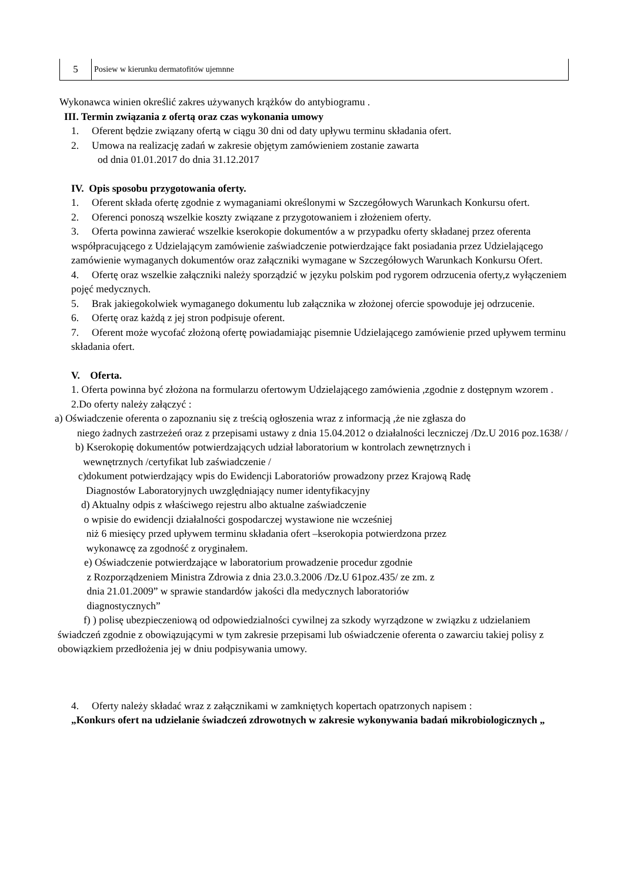| 5 | Posiew w kierunku dermatofitów ujemnne |
Wykonawca winien określić zakres używanych krążków do antybiogramu .
III. Termin związania z ofertą oraz czas wykonania umowy
1. Oferent będzie związany ofertą w ciągu 30 dni od daty upływu terminu składania ofert.
2. Umowa na realizację zadań w zakresie objętym zamówieniem zostanie zawarta
od dnia 01.01.2017 do dnia 31.12.2017
IV. Opis sposobu przygotowania oferty.
1. Oferent składa ofertę zgodnie z wymaganiami określonymi w Szczegółowych Warunkach Konkursu ofert.
2. Oferenci ponoszą wszelkie koszty związane z przygotowaniem i złożeniem oferty.
3. Oferta powinna zawierać wszelkie kserokopie dokumentów a w przypadku oferty składanej przez oferenta współpracującego z Udzielającym zamówienie zaświadczenie potwierdzające fakt posiadania przez Udzielającego zamówienie wymaganych dokumentów oraz załączniki wymagane w Szczegółowych Warunkach Konkursu Ofert.
4. Ofertę oraz wszelkie załączniki należy sporządzić w języku polskim pod rygorem odrzucenia oferty,z wyłączeniem pojęć medycznych.
5. Brak jakiegokolwiek wymaganego dokumentu lub załącznika w złożonej ofercie spowoduje jej odrzucenie.
6. Ofertę oraz każdą z jej stron podpisuje oferent.
7. Oferent może wycofać złożoną ofertę powiadamiając pisemnie Udzielającego zamówienie przed upływem terminu składania ofert.
V. Oferta.
1. Oferta powinna być złożona na formularzu ofertowym Udzielającego zamówienia ,zgodnie z dostępnym wzorem .
2.Do oferty należy załączyć :
a) Oświadczenie oferenta o zapoznaniu się z treścią ogłoszenia wraz z informacją ,że nie zgłasza do
niego żadnych zastrzeżeń oraz z przepisami ustawy z dnia 15.04.2012 o działalności leczniczej /Dz.U 2016 poz.1638/ /
b) Kserokopię dokumentów potwierdzających udział laboratorium w kontrolach zewnętrznych i
wewnętrznych /certyfikat lub zaświadczenie /
c)dokument potwierdzający wpis do Ewidencji Laboratoriów prowadzony przez Krajową Radę
Diagnostów Laboratoryjnych uwzględniający numer identyfikacyjny
d) Aktualny odpis z właściwego rejestru albo aktualne zaświadczenie
o wpisie do ewidencji działalności gospodarczej wystawione nie wcześniej
niż 6 miesięcy przed upływem terminu składania ofert –kserokopia potwierdzona przez
wykonawcę za zgodność z oryginałem.
e) Oświadczenie potwierdzające w laboratorium prowadzenie procedur zgodnie
z Rozporządzeniem Ministra Zdrowia z dnia 23.0.3.2006 /Dz.U 61poz.435/ ze zm. z
dnia 21.01.2009” w sprawie standardów jakości dla medycznych laboratoriów
diagnostycznych”
f) ) polisę ubezpieczeniową od odpowiedzialności cywilnej za szkody wyrządzone w związku z udzielaniem świadczeń zgodnie z obowiązującymi w tym zakresie przepisami lub oświadczenie oferenta o zawarciu takiej polisy z obowiązkiem przedłożenia jej w dniu podpisywania umowy.
4. Oferty należy składać wraz z załącznikami w zamkniętych kopertach opatrzonych napisem :
„Konkurs ofert na udzielanie świadczeń zdrowotnych w zakresie wykonywania badań mikrobiologicznych „